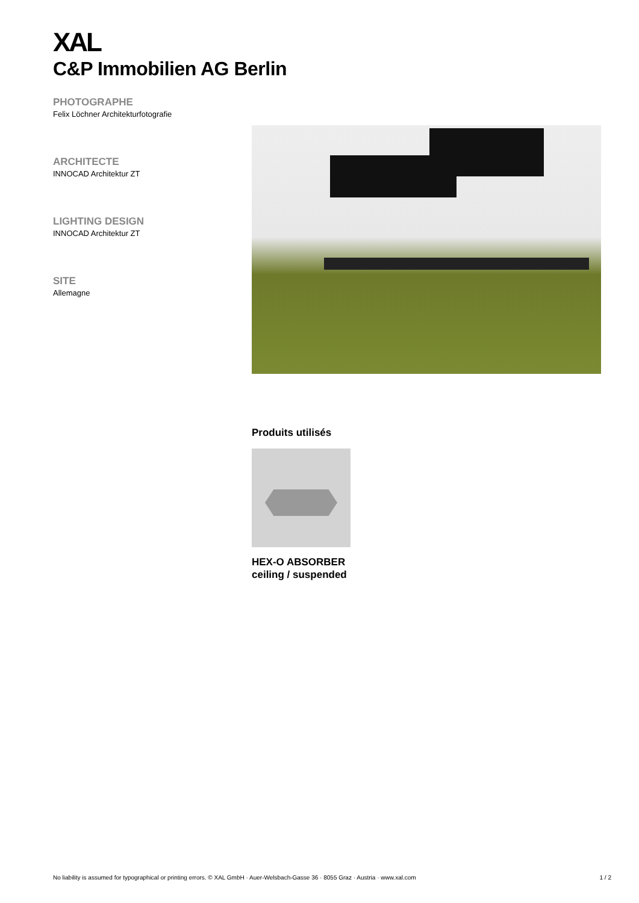XAL
C&P Immobilien AG Berlin
PHOTOGRAPHE
Felix Löchner Architekturfotografie
ARCHITECTE
INNOCAD Architektur ZT
LIGHTING DESIGN
INNOCAD Architektur ZT
SITE
Allemagne
Produits utilisés
HEX-O ABSORBER
ceiling / suspended
No liability is assumed for typographical or printing errors. © XAL GmbH · Auer-Welsbach-Gasse 36 · 8055 Graz · Austria · www.xal.com 1 / 2